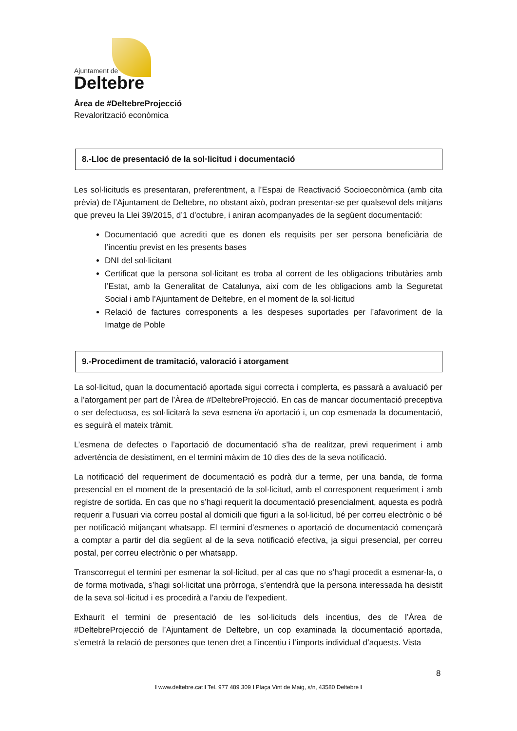Ajuntament de
Deltebre
Àrea de #DeltebreProjecció
Revalorització econòmica
8.-Lloc de presentació de la sol·licitud i documentació
Les sol·licituds es presentaran, preferentment, a l’Espai de Reactivació Socioeconòmica (amb cita prèvia) de l’Ajuntament de Deltebre, no obstant això, podran presentar-se per qualsevol dels mitjans que preveu la Llei 39/2015, d’1 d’octubre, i aniran acompanyades de la següent documentació:
Documentació que acrediti que es donen els requisits per ser persona beneficiària de l’incentiu previst en les presents bases
DNI del sol·licitant
Certificat que la persona sol·licitant es troba al corrent de les obligacions tributàries amb l’Estat, amb la Generalitat de Catalunya, així com de les obligacions amb la Seguretat Social i amb l’Ajuntament de Deltebre, en el moment de la sol·licitud
Relació de factures corresponents a les despeses suportades per l’afavoriment de la Imatge de Poble
9.-Procediment de tramitació, valoració i atorgament
La sol·licitud, quan la documentació aportada sigui correcta i complerta, es passarà a avaluació per a l’atorgament per part de l’Àrea de #DeltebreProjecció. En cas de mancar documentació preceptiva o ser defectuosa, es sol·licitarà la seva esmena i/o aportació i, un cop esmenada la documentació, es seguirà el mateix tràmit.
L’esmena de defectes o l’aportació de documentació s’ha de realitzar, previ requeriment i amb advertència de desistiment, en el termini màxim de 10 dies des de la seva notificació.
La notificació del requeriment de documentació es podrà dur a terme, per una banda, de forma presencial en el moment de la presentació de la sol·licitud, amb el corresponent requeriment i amb registre de sortida. En cas que no s’hagi requerit la documentació presencialment, aquesta es podrà requerir a l’usuari via correu postal al domicili que figuri a la sol·licitud, bé per correu electrònic o bé per notificació mitjançant whatsapp. El termini d’esmenes o aportació de documentació començarà a comptar a partir del dia següent al de la seva notificació efectiva, ja sigui presencial, per correu postal, per correu electrònic o per whatsapp.
Transcorregut el termini per esmenar la sol·licitud, per al cas que no s’hagi procedit a esmenar-la, o de forma motivada, s’hagi sol·licitat una pròrroga, s’entendrà que la persona interessada ha desistit de la seva sol·licitud i es procedirà a l’arxiu de l’expedient.
Exhaurit el termini de presentació de les sol·licituds dels incentius, des de l’Àrea de #DeltebreProjecció de l’Ajuntament de Deltebre, un cop examinada la documentació aportada, s’emetrà la relació de persones que tenen dret a l’incentiu i l’imports individual d’aquests. Vista
8
I www.deltebre.cat I Tel. 977 489 309 I Plaça Vint de Maig, s/n, 43580 Deltebre I